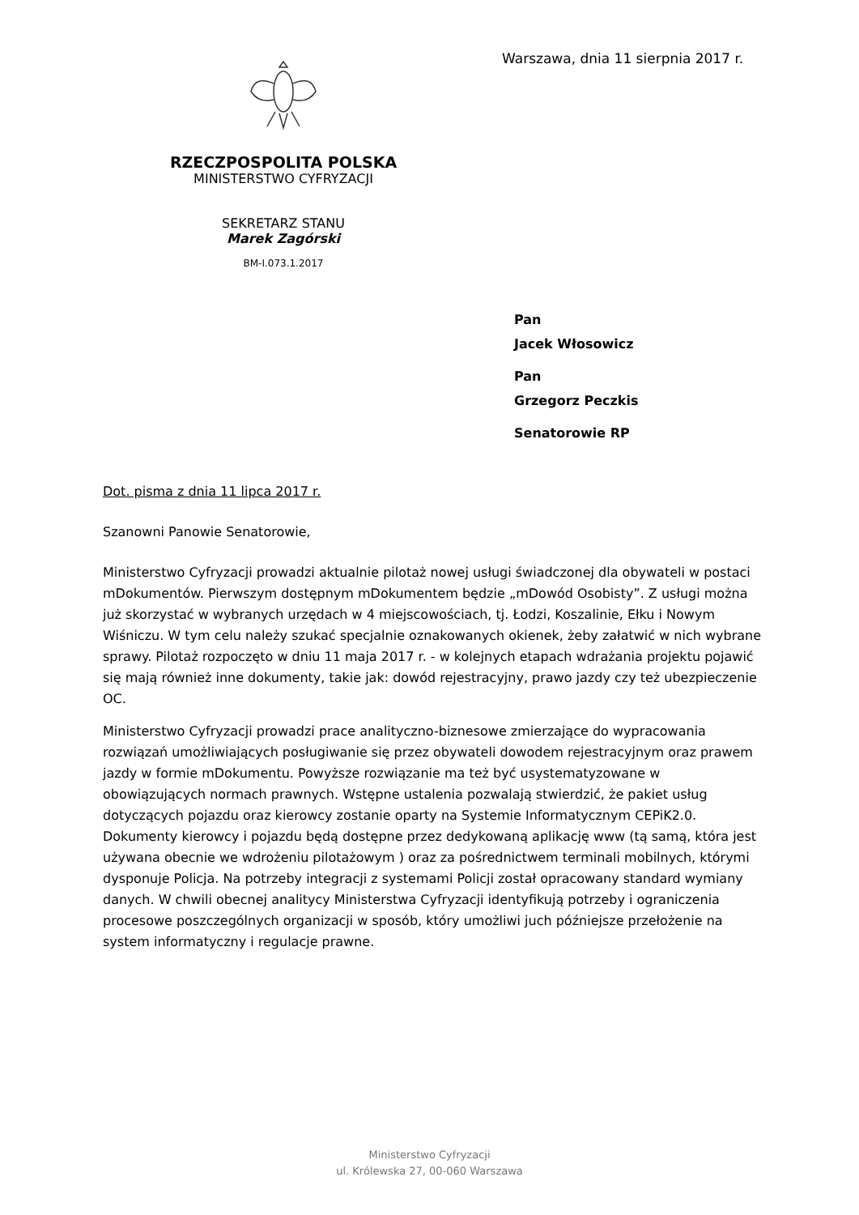RZECZPOSPOLITA POLSKA
MINISTERSTWO CYFRYZACJI
SEKRETARZ STANU
Marek Zagórski
BM-I.073.1.2017
Warszawa, dnia 11 sierpnia 2017 r.
Pan
Jacek Włosowicz
Pan
Grzegorz Peczkis
Senatorowie RP
Dot. pisma z dnia 11 lipca 2017 r.
Szanowni Panowie Senatorowie,
Ministerstwo Cyfryzacji prowadzi aktualnie pilotaż nowej usługi świadczonej dla obywateli w postaci mDokumentów. Pierwszym dostępnym mDokumentem będzie „mDowód Osobisty”. Z usługi można już skorzystać w wybranych urzędach w 4 miejscowościach, tj. Łodzi, Koszalinie, Ełku i Nowym Wiśniczu. W tym celu należy szukać specjalnie oznakowanych okienek, żeby załatwić w nich wybrane sprawy. Pilotaż rozpoczęto w dniu 11 maja 2017 r. - w kolejnych etapach wdrażania projektu pojawić się mają również inne dokumenty, takie jak: dowód rejestracyjny, prawo jazdy czy też ubezpieczenie OC.
Ministerstwo Cyfryzacji prowadzi prace analityczno-biznesowe zmierzające do wypracowania rozwiązań umożliwiających posługiwanie się przez obywateli dowodem rejestracyjnym oraz prawem jazdy w formie mDokumentu. Powyższe rozwiązanie ma też być usystematyzowane w obowiązujących normach prawnych. Wstępne ustalenia pozwalają stwierdzić, że pakiet usług dotyczących pojazdu oraz kierowcy zostanie oparty na Systemie Informatycznym CEPiK2.0. Dokumenty kierowcy i pojazdu będą dostępne przez dedykowaną aplikację www (tą samą, która jest używana obecnie we wdrożeniu pilotażowym ) oraz za pośrednictwem terminali mobilnych, którymi dysponuje Policja. Na potrzeby integracji z systemami Policji został opracowany standard wymiany danych. W chwili obecnej analitycy Ministerstwa Cyfryzacji identyfikują potrzeby i ograniczenia procesowe poszczególnych organizacji w sposób, który umożliwi juch późniejsze przełożenie na system informatyczny i regulacje prawne.
Ministerstwo Cyfryzacji
ul. Królewska 27, 00-060 Warszawa